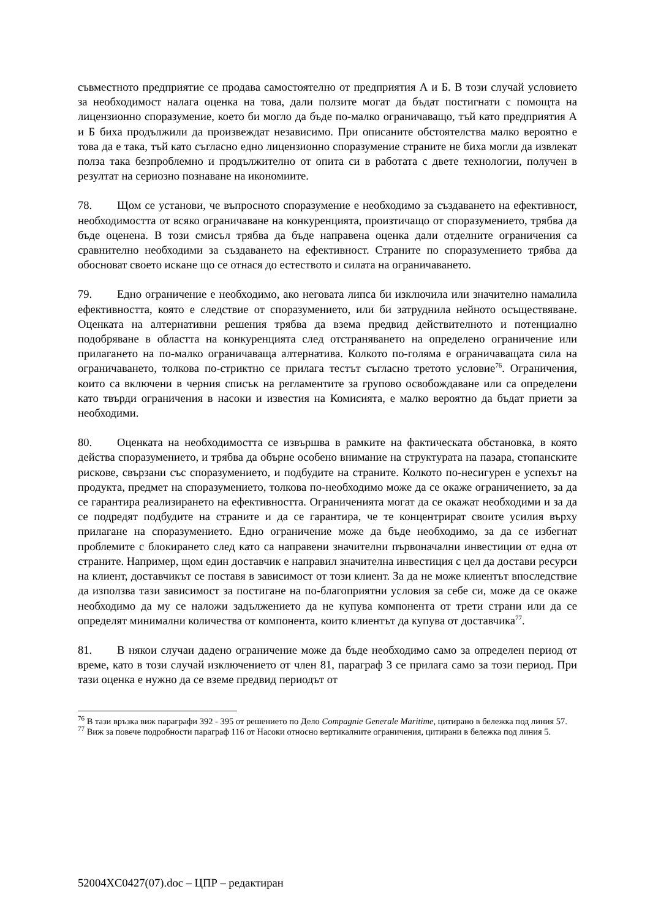съвместното предприятие се продава самостоятелно от предприятия А и Б. В този случай условието за необходимост налага оценка на това, дали ползите могат да бъдат постигнати с помощта на лицензионно споразумение, което би могло да бъде по-малко ограничаващо, тъй като предприятия А и Б биха продължили да произвеждат независимо. При описаните обстоятелства малко вероятно е това да е така, тъй като съгласно едно лицензионно споразумение страните не биха могли да извлекат полза така безпроблемно и продължително от опита си в работата с двете технологии, получен в резултат на сериозно познаване на икономиите.
78. Щом се установи, че въпросното споразумение е необходимо за създаването на ефективност, необходимостта от всяко ограничаване на конкуренцията, произтичащо от споразумението, трябва да бъде оценена. В този смисъл трябва да бъде направена оценка дали отделните ограничения са сравнително необходими за създаването на ефективност. Страните по споразумението трябва да обосноват своето искане що се отнася до естеството и силата на ограничаването.
79. Едно ограничение е необходимо, ако неговата липса би изключила или значително намалила ефективността, която е следствие от споразумението, или би затруднила нейното осъществяване. Оценката на алтернативни решения трябва да взема предвид действителното и потенциално подобряване в областта на конкуренцията след отстраняването на определено ограничение или прилагането на по-малко ограничаваща алтернатива. Колкото по-голяма е ограничаващата сила на ограничаването, толкова по-стриктно се прилага тестът съгласно третото условие<sup>76</sup>. Ограничения, които са включени в черния списък на регламентите за групово освобождаване или са определени като твърди ограничения в насоки и известия на Комисията, е малко вероятно да бъдат приети за необходими.
80. Оценката на необходимостта се извършва в рамките на фактическата обстановка, в която действа споразумението, и трябва да обърне особено внимание на структурата на пазара, стопанските рискове, свързани със споразумението, и подбудите на страните. Колкото по-несигурен е успехът на продукта, предмет на споразумението, толкова по-необходимо може да се окаже ограничението, за да се гарантира реализирането на ефективността. Ограниченията могат да се окажат необходими и за да се подредят подбудите на страните и да се гарантира, че те концентрират своите усилия върху прилагане на споразумението. Едно ограничение може да бъде необходимо, за да се избегнат проблемите с блокирането след като са направени значителни първоначални инвестиции от една от страните. Например, щом един доставчик е направил значителна инвестиция с цел да достави ресурси на клиент, доставчикът се поставя в зависимост от този клиент. За да не може клиентът впоследствие да използва тази зависимост за постигане на по-благоприятни условия за себе си, може да се окаже необходимо да му се наложи задължението да не купува компонента от трети страни или да се определят минимални количества от компонента, които клиентът да купува от доставчика<sup>77</sup>.
81. В някои случаи дадено ограничение може да бъде необходимо само за определен период от време, като в този случай изключението от член 81, параграф 3 се прилага само за този период. При тази оценка е нужно да се вземе предвид периодът от
<sup>76</sup> В тази връзка виж параграфи 392 - 395 от решението по Дело Compagnie Generale Maritime, цитирано в бележка под линия 57.
<sup>77</sup> Виж за повече подробности параграф 116 от Насоки относно вертикалните ограничения, цитирани в бележка под линия 5.
52004XC0427(07).doc – ЦПР – редактиран